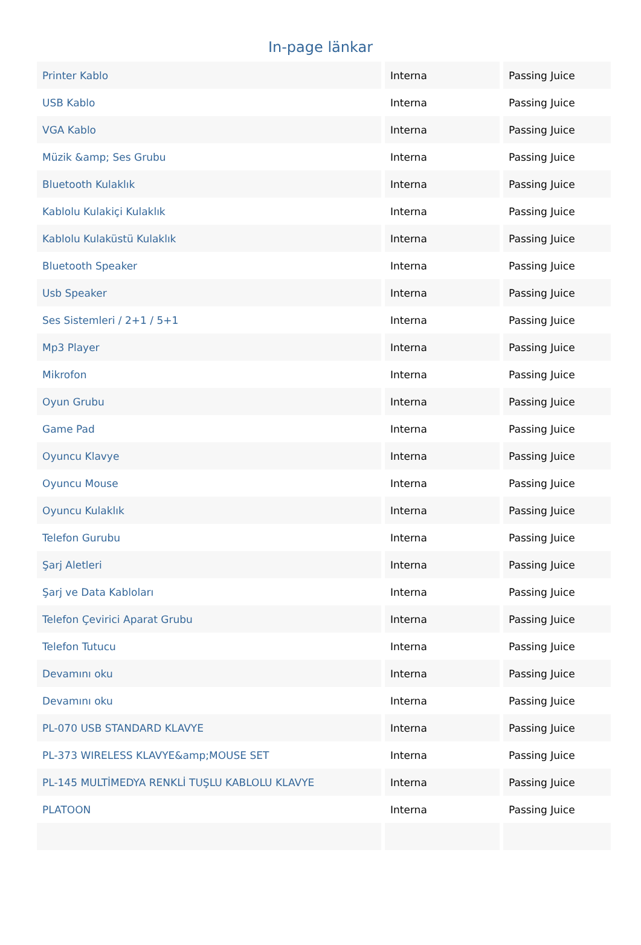In-page länkar
| Printer Kablo | Interna | Passing Juice |
| USB Kablo | Interna | Passing Juice |
| VGA Kablo | Interna | Passing Juice |
| Müzik &amp; Ses Grubu | Interna | Passing Juice |
| Bluetooth Kulaklık | Interna | Passing Juice |
| Kablolu Kulakiçi Kulaklık | Interna | Passing Juice |
| Kablolu Kulaküstü Kulaklık | Interna | Passing Juice |
| Bluetooth Speaker | Interna | Passing Juice |
| Usb Speaker | Interna | Passing Juice |
| Ses Sistemleri / 2+1 / 5+1 | Interna | Passing Juice |
| Mp3 Player | Interna | Passing Juice |
| Mikrofon | Interna | Passing Juice |
| Oyun Grubu | Interna | Passing Juice |
| Game Pad | Interna | Passing Juice |
| Oyuncu Klavye | Interna | Passing Juice |
| Oyuncu Mouse | Interna | Passing Juice |
| Oyuncu Kulaklık | Interna | Passing Juice |
| Telefon Gurubu | Interna | Passing Juice |
| Şarj Aletleri | Interna | Passing Juice |
| Şarj ve Data Kabloları | Interna | Passing Juice |
| Telefon Çevirici Aparat Grubu | Interna | Passing Juice |
| Telefon Tutucu | Interna | Passing Juice |
| Devamını oku | Interna | Passing Juice |
| Devamını oku | Interna | Passing Juice |
| PL-070 USB STANDARD KLAVYE | Interna | Passing Juice |
| PL-373 WIRELESS KLAVYE&amp;MOUSE SET | Interna | Passing Juice |
| PL-145 MULTİMEDYA RENKLİ TUŞLU KABLOLU KLAVYE | Interna | Passing Juice |
| PLATOON | Interna | Passing Juice |